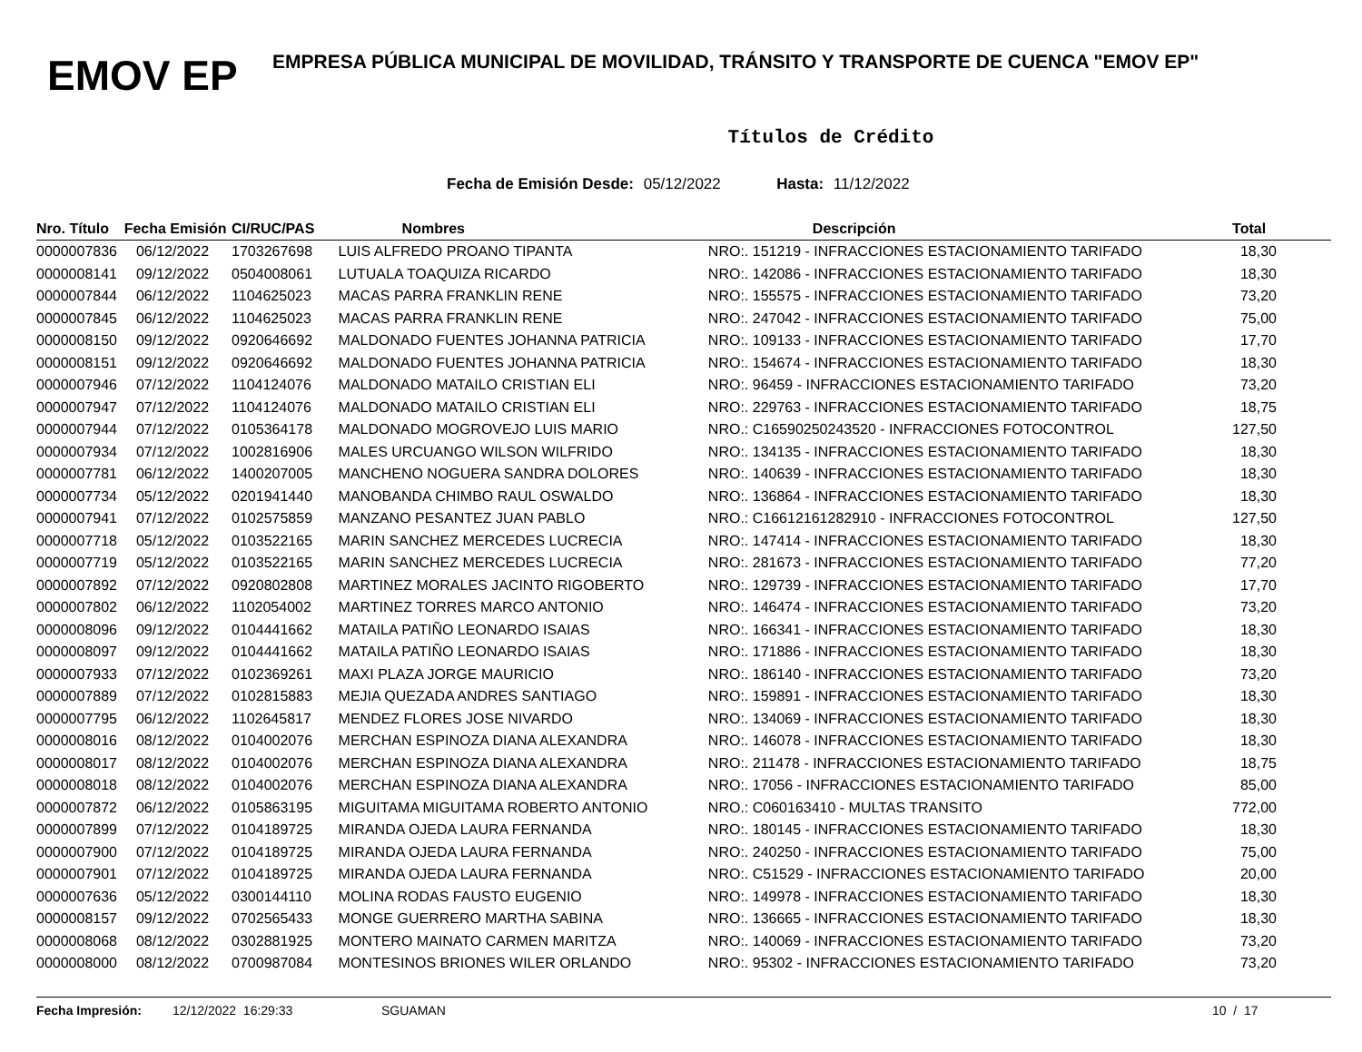EMOV EP
EMPRESA PÚBLICA MUNICIPAL DE MOVILIDAD, TRÁNSITO Y TRANSPORTE DE CUENCA "EMOV EP"
Títulos de Crédito
Fecha de Emisión Desde: 05/12/2022 Hasta: 11/12/2022
| Nro. Título | Fecha Emisión | CI/RUC/PAS | Nombres | Descripción | Total |
| --- | --- | --- | --- | --- | --- |
| 0000007836 | 06/12/2022 | 1703267698 | LUIS ALFREDO PROANO TIPANTA | NRO:. 151219 - INFRACCIONES ESTACIONAMIENTO TARIFADO | 18,30 |
| 0000008141 | 09/12/2022 | 0504008061 | LUTUALA TOAQUIZA RICARDO | NRO:. 142086 - INFRACCIONES ESTACIONAMIENTO TARIFADO | 18,30 |
| 0000007844 | 06/12/2022 | 1104625023 | MACAS PARRA FRANKLIN RENE | NRO:. 155575 - INFRACCIONES ESTACIONAMIENTO TARIFADO | 73,20 |
| 0000007845 | 06/12/2022 | 1104625023 | MACAS PARRA FRANKLIN RENE | NRO:. 247042 - INFRACCIONES ESTACIONAMIENTO TARIFADO | 75,00 |
| 0000008150 | 09/12/2022 | 0920646692 | MALDONADO FUENTES JOHANNA PATRICIA | NRO:. 109133 - INFRACCIONES ESTACIONAMIENTO TARIFADO | 17,70 |
| 0000008151 | 09/12/2022 | 0920646692 | MALDONADO FUENTES JOHANNA PATRICIA | NRO:. 154674 - INFRACCIONES ESTACIONAMIENTO TARIFADO | 18,30 |
| 0000007946 | 07/12/2022 | 1104124076 | MALDONADO MATAILO CRISTIAN ELI | NRO:. 96459 - INFRACCIONES ESTACIONAMIENTO TARIFADO | 73,20 |
| 0000007947 | 07/12/2022 | 1104124076 | MALDONADO MATAILO CRISTIAN ELI | NRO:. 229763 - INFRACCIONES ESTACIONAMIENTO TARIFADO | 18,75 |
| 0000007944 | 07/12/2022 | 0105364178 | MALDONADO MOGROVEJO LUIS MARIO | NRO.: C16590250243520 - INFRACCIONES FOTOCONTROL | 127,50 |
| 0000007934 | 07/12/2022 | 1002816906 | MALES URCUANGO WILSON WILFRIDO | NRO:. 134135 - INFRACCIONES ESTACIONAMIENTO TARIFADO | 18,30 |
| 0000007781 | 06/12/2022 | 1400207005 | MANCHENO NOGUERA SANDRA DOLORES | NRO:. 140639 - INFRACCIONES ESTACIONAMIENTO TARIFADO | 18,30 |
| 0000007734 | 05/12/2022 | 0201941440 | MANOBANDA CHIMBO RAUL OSWALDO | NRO:. 136864 - INFRACCIONES ESTACIONAMIENTO TARIFADO | 18,30 |
| 0000007941 | 07/12/2022 | 0102575859 | MANZANO PESANTEZ JUAN PABLO | NRO.: C16612161282910 - INFRACCIONES FOTOCONTROL | 127,50 |
| 0000007718 | 05/12/2022 | 0103522165 | MARIN SANCHEZ MERCEDES LUCRECIA | NRO:. 147414 - INFRACCIONES ESTACIONAMIENTO TARIFADO | 18,30 |
| 0000007719 | 05/12/2022 | 0103522165 | MARIN SANCHEZ MERCEDES LUCRECIA | NRO:. 281673 - INFRACCIONES ESTACIONAMIENTO TARIFADO | 77,20 |
| 0000007892 | 07/12/2022 | 0920802808 | MARTINEZ MORALES JACINTO RIGOBERTO | NRO:. 129739 - INFRACCIONES ESTACIONAMIENTO TARIFADO | 17,70 |
| 0000007802 | 06/12/2022 | 1102054002 | MARTINEZ TORRES MARCO ANTONIO | NRO:. 146474 - INFRACCIONES ESTACIONAMIENTO TARIFADO | 73,20 |
| 0000008096 | 09/12/2022 | 0104441662 | MATAILA PATIÑO LEONARDO ISAIAS | NRO:. 166341 - INFRACCIONES ESTACIONAMIENTO TARIFADO | 18,30 |
| 0000008097 | 09/12/2022 | 0104441662 | MATAILA PATIÑO LEONARDO ISAIAS | NRO:. 171886 - INFRACCIONES ESTACIONAMIENTO TARIFADO | 18,30 |
| 0000007933 | 07/12/2022 | 0102369261 | MAXI PLAZA JORGE MAURICIO | NRO:. 186140 - INFRACCIONES ESTACIONAMIENTO TARIFADO | 73,20 |
| 0000007889 | 07/12/2022 | 0102815883 | MEJIA QUEZADA ANDRES SANTIAGO | NRO:. 159891 - INFRACCIONES ESTACIONAMIENTO TARIFADO | 18,30 |
| 0000007795 | 06/12/2022 | 1102645817 | MENDEZ FLORES JOSE NIVARDO | NRO:. 134069 - INFRACCIONES ESTACIONAMIENTO TARIFADO | 18,30 |
| 0000008016 | 08/12/2022 | 0104002076 | MERCHAN ESPINOZA DIANA ALEXANDRA | NRO:. 146078 - INFRACCIONES ESTACIONAMIENTO TARIFADO | 18,30 |
| 0000008017 | 08/12/2022 | 0104002076 | MERCHAN ESPINOZA DIANA ALEXANDRA | NRO:. 211478 - INFRACCIONES ESTACIONAMIENTO TARIFADO | 18,75 |
| 0000008018 | 08/12/2022 | 0104002076 | MERCHAN ESPINOZA DIANA ALEXANDRA | NRO:. 17056 - INFRACCIONES ESTACIONAMIENTO TARIFADO | 85,00 |
| 0000007872 | 06/12/2022 | 0105863195 | MIGUITAMA MIGUITAMA ROBERTO ANTONIO | NRO.: C060163410 - MULTAS TRANSITO | 772,00 |
| 0000007899 | 07/12/2022 | 0104189725 | MIRANDA OJEDA LAURA FERNANDA | NRO:. 180145 - INFRACCIONES ESTACIONAMIENTO TARIFADO | 18,30 |
| 0000007900 | 07/12/2022 | 0104189725 | MIRANDA OJEDA LAURA FERNANDA | NRO:. 240250 - INFRACCIONES ESTACIONAMIENTO TARIFADO | 75,00 |
| 0000007901 | 07/12/2022 | 0104189725 | MIRANDA OJEDA LAURA FERNANDA | NRO:. C51529 - INFRACCIONES ESTACIONAMIENTO TARIFADO | 20,00 |
| 0000007636 | 05/12/2022 | 0300144110 | MOLINA RODAS FAUSTO EUGENIO | NRO:. 149978 - INFRACCIONES ESTACIONAMIENTO TARIFADO | 18,30 |
| 0000008157 | 09/12/2022 | 0702565433 | MONGE GUERRERO MARTHA SABINA | NRO:. 136665 - INFRACCIONES ESTACIONAMIENTO TARIFADO | 18,30 |
| 0000008068 | 08/12/2022 | 0302881925 | MONTERO MAINATO CARMEN MARITZA | NRO:. 140069 - INFRACCIONES ESTACIONAMIENTO TARIFADO | 73,20 |
| 0000008000 | 08/12/2022 | 0700987084 | MONTESINOS BRIONES WILER ORLANDO | NRO:. 95302 - INFRACCIONES ESTACIONAMIENTO TARIFADO | 73,20 |
Fecha Impresión: 12/12/2022 16:29:33 SGUAMAN 10 / 17